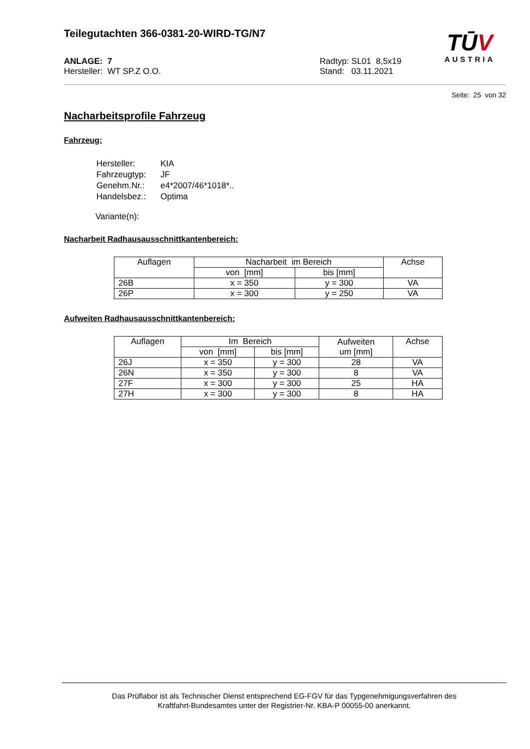Teilegutachten 366-0381-20-WIRD-TG/N7
TŪV
AUSTRIA
ANLAGE: 7
Hersteller: WT SP.Z O.O.
Radtyp: SL01 8,5x19
Stand: 03.11.2021
Seite: 25 von 32
Nacharbeitsprofile Fahrzeug
Fahrzeug:
| Hersteller: | KIA |
| Fahrzeugtyp: | JF |
| Genehm.Nr.: | e4*2007/46*1018*.. |
| Handelsbez.: | Optima |
Variante(n):
Nacharbeit Radhausausschnittkantenbereich:
| Auflagen | Nacharbeit im Bereich | | Achse |
| --- | --- | --- | --- |
| | von [mm] | bis [mm] | |
| 26B | x = 350 | y = 300 | VA |
| 26P | x = 300 | y = 250 | VA |
Aufweiten Radhausausschnittkantenbereich:
| Auflagen | Im Bereich | | Aufweiten um [mm] | Achse |
| --- | --- | --- | --- | --- |
| | von [mm] | bis [mm] | | |
| 26J | x = 350 | y = 300 | 28 | VA |
| 26N | x = 350 | y = 300 | 8 | VA |
| 27F | x = 300 | y = 300 | 25 | HA |
| 27H | x = 300 | y = 300 | 8 | HA |
Das Prüflabor ist als Technischer Dienst entsprechend EG-FGV für das Typgenehmigungsverfahren des
Kraftfahrt-Bundesamtes unter der Registrier-Nr. KBA-P 00055-00 anerkannt.